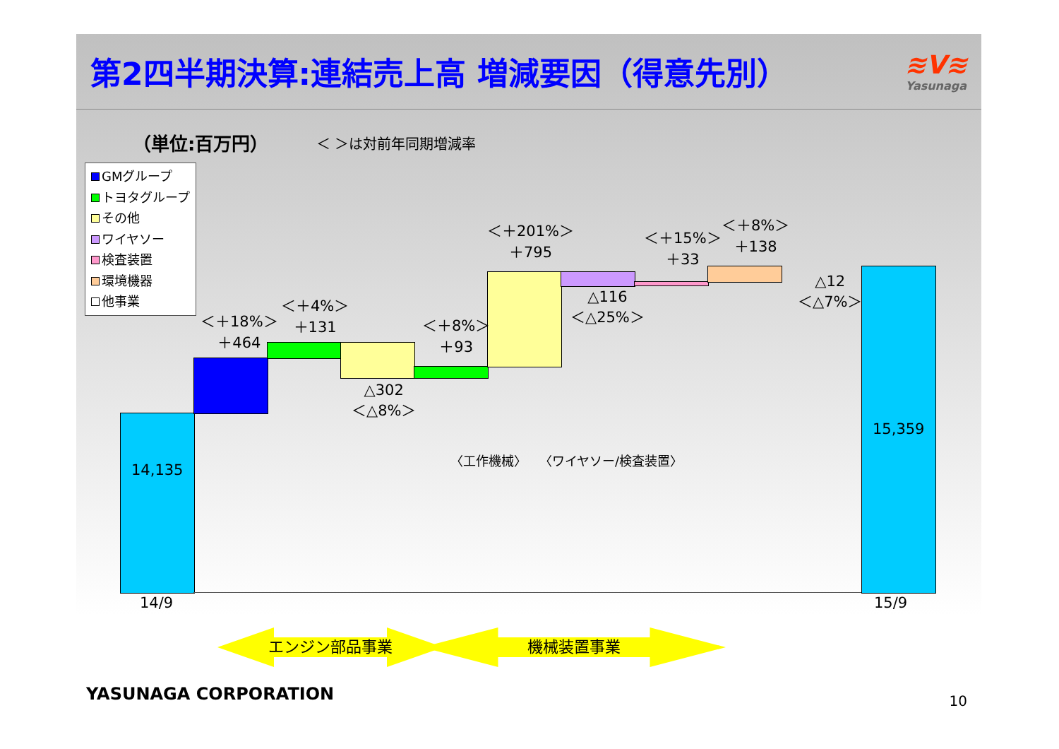第2四半期決算:連結売上高 増減要因（得意先別）
≋V≋
Yasunaga
（単位:百万円） ＜ ＞は対前年同期増減率
GMグループ
トヨタグループ
その他
ワイヤソー
検査装置
環境機器
他事業
14,135
15,359
14/9 15/9
＜＋18%＞
＋464
＜＋4%＞
＋131
△302
＜△8%＞
＜＋8%＞
＋93
＜＋201%＞
＋795
△116
＜△25%＞
＜＋15%＞
＋33
＜＋8%＞
＋138
△12
＜△7%＞
〈工作機械〉　　〈ワイヤソー/検査装置〉
エンジン部品事業 機械装置事業
YASUNAGA CORPORATION 10